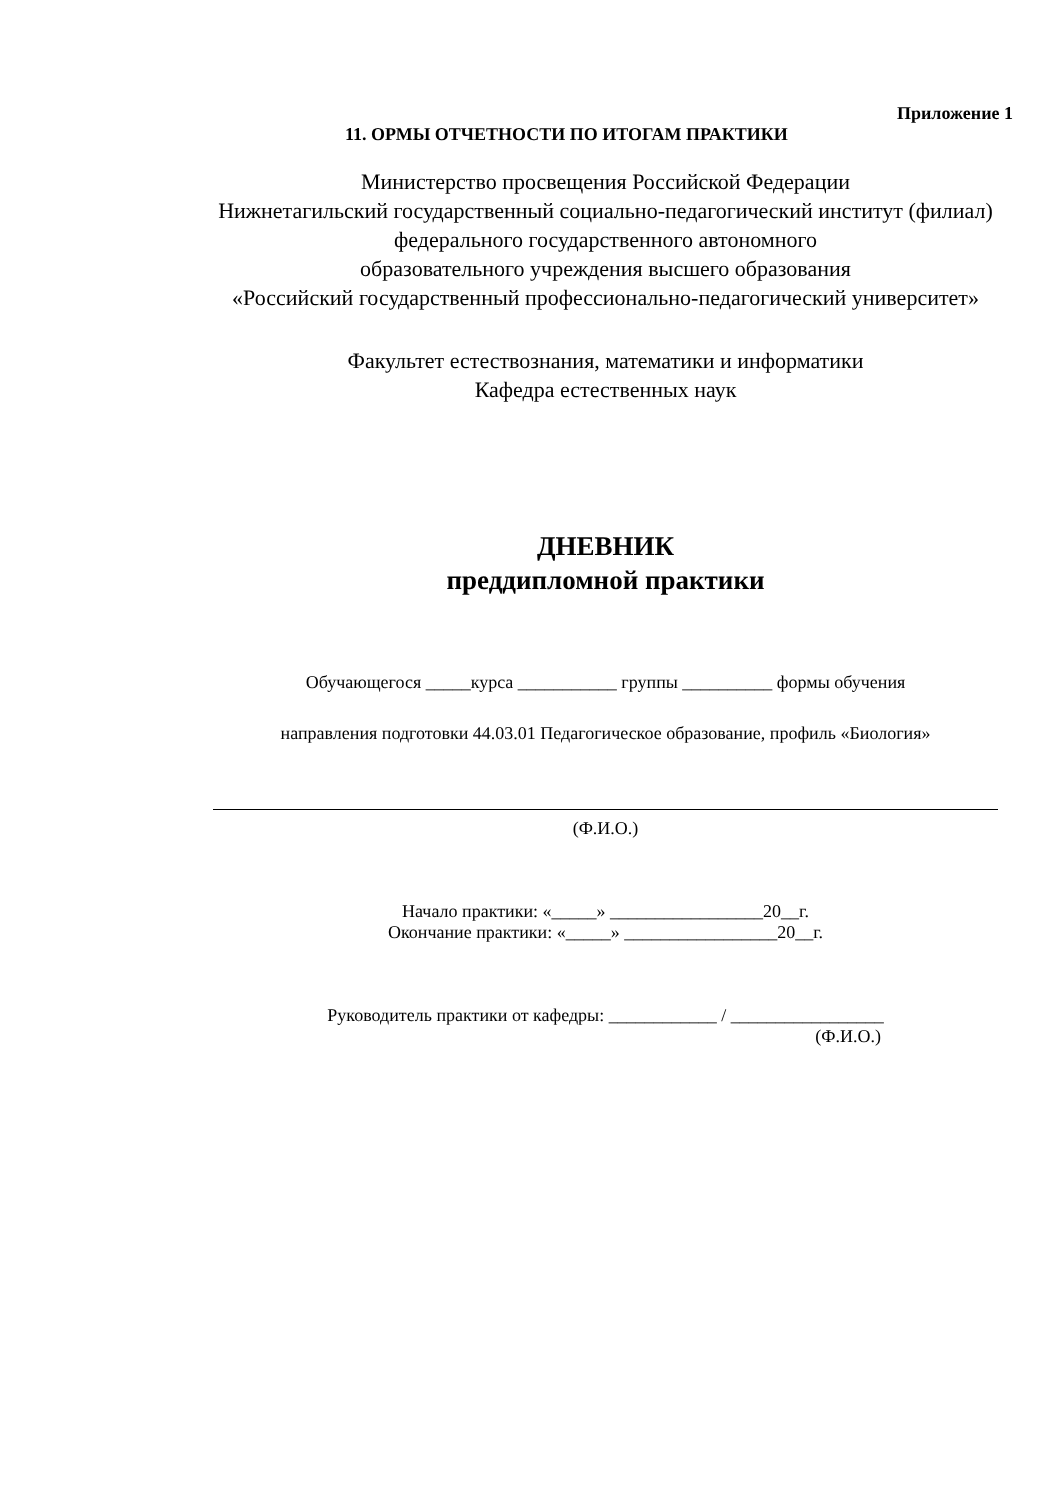Приложение 1
11. ОРМЫ ОТЧЕТНОСТИ ПО ИТОГАМ ПРАКТИКИ
Министерство просвещения Российской Федерации
Нижнетагильский государственный социально-педагогический институт (филиал)
федерального государственного автономного
образовательного учреждения высшего образования
«Российский государственный профессионально-педагогический университет»
Факультет естествознания, математики и информатики
Кафедра естественных наук
ДНЕВНИК
преддипломной практики
Обучающегося _____курса ___________ группы __________ формы обучения
направления подготовки 44.03.01 Педагогическое образование, профиль «Биология»
(Ф.И.О.)
Начало практики: «_____» _________________20__г.
Окончание практики: «_____» _________________20__г.
Руководитель практики от кафедры: ____________ / _________________
(Ф.И.О.)